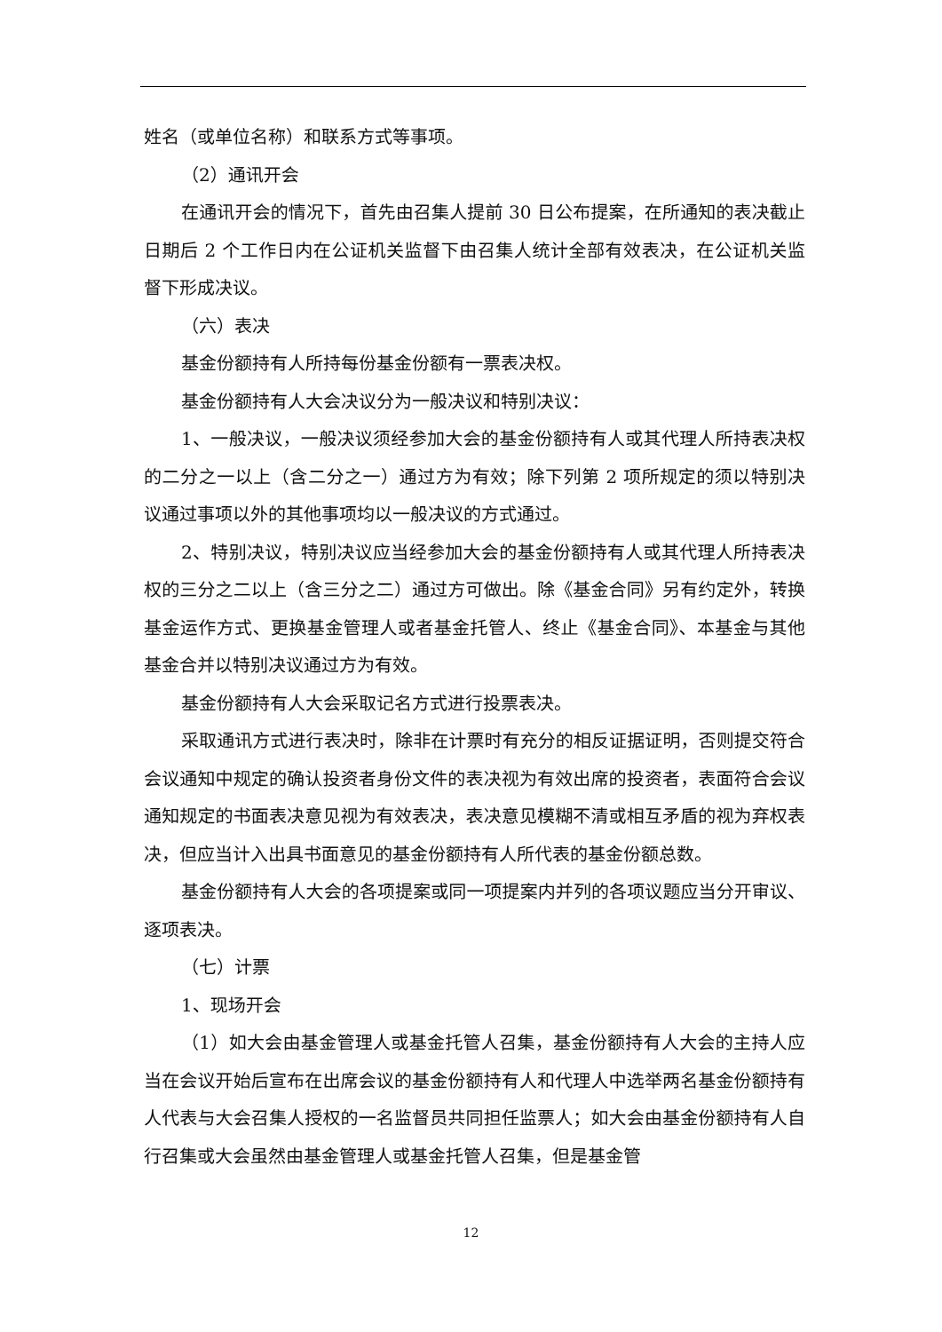姓名（或单位名称）和联系方式等事项。
（2）通讯开会
在通讯开会的情况下，首先由召集人提前 30 日公布提案，在所通知的表决截止日期后 2 个工作日内在公证机关监督下由召集人统计全部有效表决，在公证机关监督下形成决议。
（六）表决
基金份额持有人所持每份基金份额有一票表决权。
基金份额持有人大会决议分为一般决议和特别决议：
1、一般决议，一般决议须经参加大会的基金份额持有人或其代理人所持表决权的二分之一以上（含二分之一）通过方为有效；除下列第 2 项所规定的须以特别决议通过事项以外的其他事项均以一般决议的方式通过。
2、特别决议，特别决议应当经参加大会的基金份额持有人或其代理人所持表决权的三分之二以上（含三分之二）通过方可做出。除《基金合同》另有约定外，转换基金运作方式、更换基金管理人或者基金托管人、终止《基金合同》、本基金与其他基金合并以特别决议通过方为有效。
基金份额持有人大会采取记名方式进行投票表决。
采取通讯方式进行表决时，除非在计票时有充分的相反证据证明，否则提交符合会议通知中规定的确认投资者身份文件的表决视为有效出席的投资者，表面符合会议通知规定的书面表决意见视为有效表决，表决意见模糊不清或相互矛盾的视为弃权表决，但应当计入出具书面意见的基金份额持有人所代表的基金份额总数。
基金份额持有人大会的各项提案或同一项提案内并列的各项议题应当分开审议、逐项表决。
（七）计票
1、现场开会
（1）如大会由基金管理人或基金托管人召集，基金份额持有人大会的主持人应当在会议开始后宣布在出席会议的基金份额持有人和代理人中选举两名基金份额持有人代表与大会召集人授权的一名监督员共同担任监票人；如大会由基金份额持有人自行召集或大会虽然由基金管理人或基金托管人召集，但是基金管
12